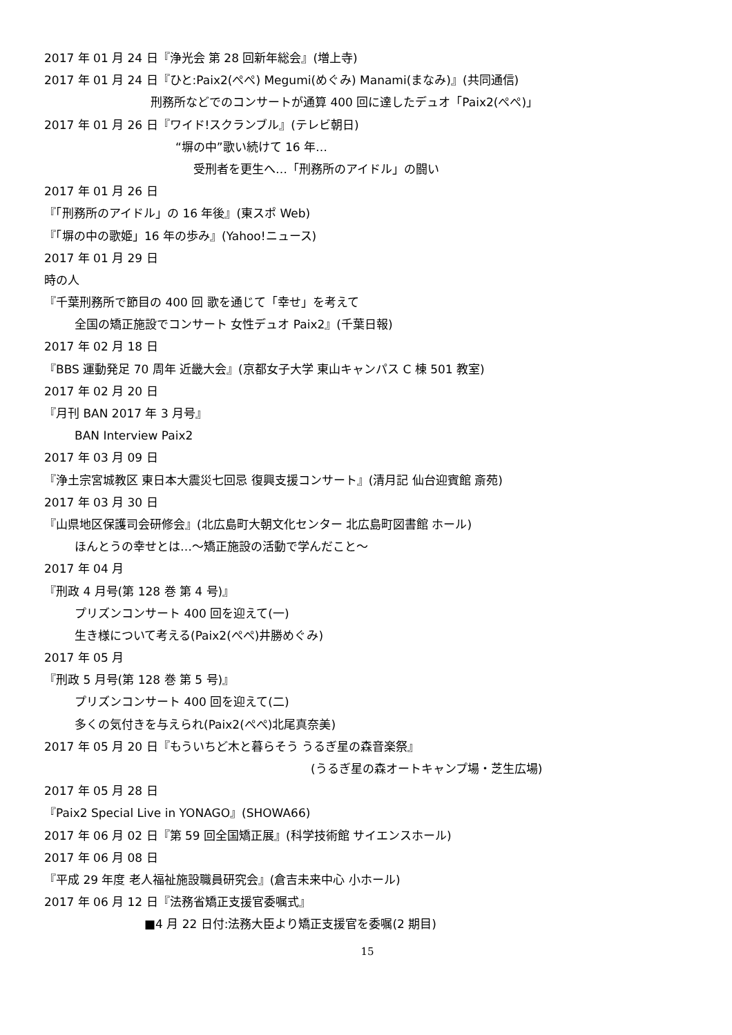2017 年 01 月 24 日『浄光会 第 28 回新年総会』(増上寺)
2017 年 01 月 24 日『ひと:Paix2(ぺぺ) Megumi(めぐみ) Manami(まなみ)』(共同通信)
刑務所などでのコンサートが通算 400 回に達したデュオ「Paix2(ぺぺ)」
2017 年 01 月 26 日『ワイド!スクランブル』(テレビ朝日)
“塀の中”歌い続けて 16 年…
受刑者を更生へ…「刑務所のアイドル」の闘い
2017 年 01 月 26 日
『「刑務所のアイドル」の 16 年後』(東スポ Web)
『「塀の中の歌姫」16 年の歩み』(Yahoo!ニュース)
2017 年 01 月 29 日
時の人
『千葉刑務所で節目の 400 回 歌を通じて「幸せ」を考えて
全国の矯正施設でコンサート 女性デュオ Paix2』(千葉日報)
2017 年 02 月 18 日
『BBS 運動発足 70 周年 近畿大会』(京都女子大学 東山キャンパス C 棟 501 教室)
2017 年 02 月 20 日
『月刊 BAN 2017 年 3 月号』
BAN Interview Paix2
2017 年 03 月 09 日
『浄土宗宮城教区 東日本大震災七回忌 復興支援コンサート』(清月記 仙台迎賓館 斎苑)
2017 年 03 月 30 日
『山県地区保護司会研修会』(北広島町大朝文化センター 北広島町図書館 ホール)
ほんとうの幸せとは…～矯正施設の活動で学んだこと～
2017 年 04 月
『刑政 4 月号(第 128 巻 第 4 号)』
プリズンコンサート 400 回を迎えて(一)
生き様について考える(Paix2(ぺぺ)井勝めぐみ)
2017 年 05 月
『刑政 5 月号(第 128 巻 第 5 号)』
プリズンコンサート 400 回を迎えて(二)
多くの気付きを与えられ(Paix2(ぺぺ)北尾真奈美)
2017 年 05 月 20 日『もういちど木と暮らそう うるぎ星の森音楽祭』
(うるぎ星の森オートキャンプ場・芝生広場)
2017 年 05 月 28 日
『Paix2 Special Live in YONAGO』(SHOWA66)
2017 年 06 月 02 日『第 59 回全国矯正展』(科学技術館 サイエンスホール)
2017 年 06 月 08 日
『平成 29 年度 老人福祉施設職員研究会』(倉吉未来中心 小ホール)
2017 年 06 月 12 日『法務省矯正支援官委嘱式』
■4 月 22 日付:法務大臣より矯正支援官を委嘱(2 期目)
15